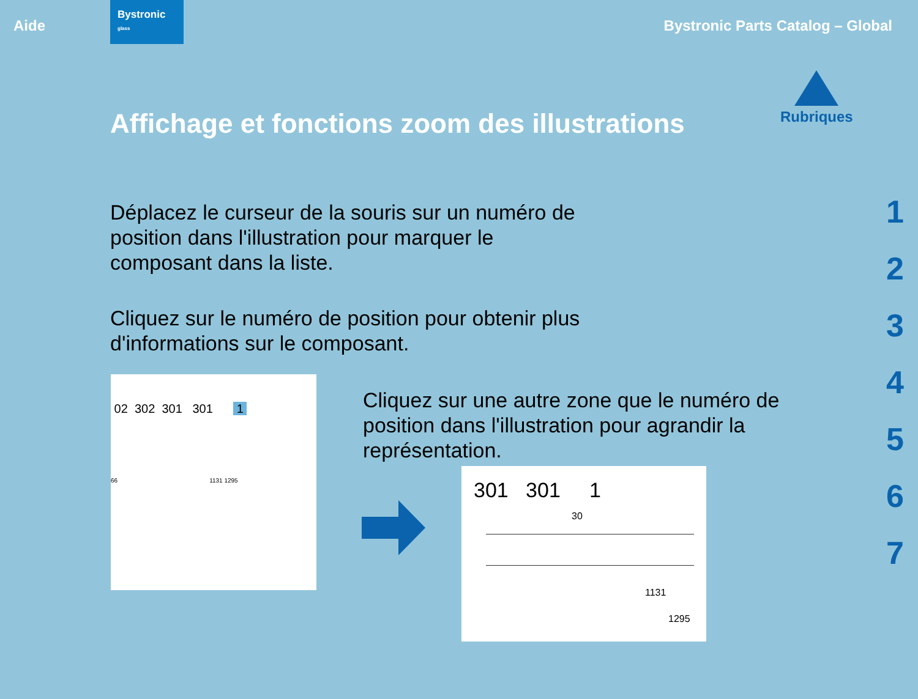Aide
Bystronic
glass
Bystronic Parts Catalog – Global
Affichage et fonctions zoom des illustrations
Rubriques
1
2
3
4
5
6
7
Déplacez le curseur de la souris sur un numéro de position dans l'illustration pour marquer le composant dans la liste.
Cliquez sur le numéro de position pour obtenir plus d'informations sur le composant.
02 302 301 301 1
66 1131 1295
Cliquez sur une autre zone que le numéro de position dans l'illustration pour agrandir la représentation.
301 301 1
30
1131
1295